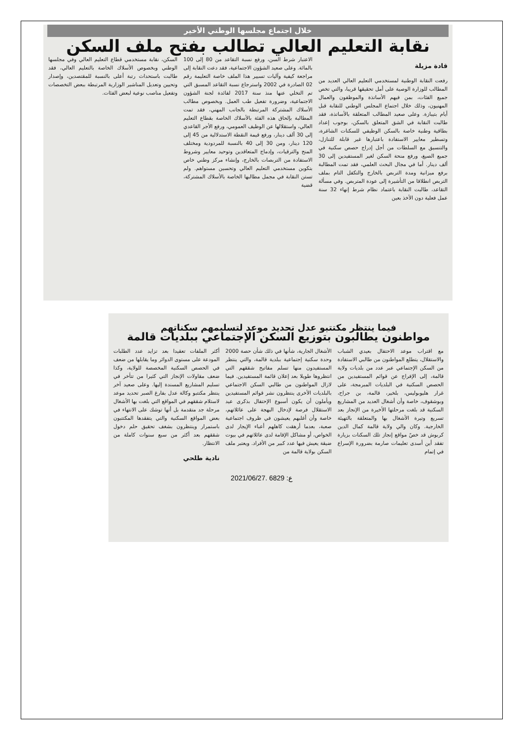خلال اجتماع مجلسها الوطني الأخير
نقابة التعليم العالي تطالب بفتح ملف السكن
قادة مزيلة
رفعت النقابة الوطنية لمستخدمي التعليم العالي العديد من المطالب للوزارة الوصية على أمل تحقيقها قريبا، والتي تخص جميع الفئات، بمن فيهم الأساتذة والموظفون والعمال المهنيون، وذلك خلال اجتماع المجلس الوطني للنقابة قبل أيام بتيبازة. وعلى صعيد المطالب المتعلقة بالأساتذة، فقد طالبت النقابة في الشق المتعلق بالسكن، بوجوب إعداد بطاقية وطنية خاصة بالسكن الوظيفي للسكنات الشاغرة، وتسطير معايير الاستفادة باعتبارها غير قابلة للتنازل، والتنسيق مع السلطات من أجل إدراج حصص سكنية في جميع الصيغ، ورفع منحة السكن لغير المستفيدين إلى 30 ألف دينار. أما في مجال البحث العلمي، فقد تمت المطالبة برفع ميزانية ومدة التربص بالخارج والتكفل التام بملف التربص انطلاقا من التأشيرة إلى عودة المتربص. وفي مسألة التقاعد، طالبت النقابة باعتماد نظام شرط إنهاء 32 سنة عمل فعلية دون الأخذ بعين
الاعتبار شرط السن، ورفع نسبة التقاعد من 80 إلى 100 بالمائة. وعلى صعيد الشؤون الاجتماعية، فقد دعت النقابة إلى مراجعة كيفية وآليات تسيير هذا الملف خاصة التعليمة رقم 02 الصادرة في 2002 واسترجاع نسبة التقاعد المسبق التي تم التخلي عنها منذ سنة 2017 لفائدة لجنة الشؤون الاجتماعية، وضرورة تفعيل طب العمل. وبخصوص مطالب الأسلاك المشتركة المرتبطة بالجانب المهني، فقد تمت المطالبة بإلحاق هذه الفئة بالأسلاك الخاصة بقطاع التعليم العالي، واستقلالها عن الوظيف العمومي، ورفع الأجر القاعدي إلى 30 ألف دينار، ورفع قيمة النقطة الاستدلالية من 45 إلى 120 دينار، ومن 30 إلى 40 بالنسبة للمردودية ومختلف المنح والترقيات، وإدماج المتعاقدين وتوحيد معايير وشروط الاستفادة من التربصات بالخارج، وإنشاء مركز وطني خاص بتكوين مستخدمي التعليم العالي وتحسين مستواهم. ولم تستن النقابة في مجمل مطالبها الخاصة بالأسلاك المشتركة، قضية
السكن، نقابة مستخدمي قطاع التعليم العالي وفي مجلسها الوطني وبخصوص الأسلاك الخاصة بالتعليم العالي، فقد طالبت باستحداث رتبة أعلى بالنسبة للمقتصدين، وإصدار وتحيين وتعديل المناشير الوزارية المرتبطة ببعض التخصصات وتفعيل مناصب نوعية لبعض الفئات.
فيما ينتظر مكتتبو عدل تحديد موعد لتسليمهم سكناتهم
مواطنون يطالبون بتوزيع السكن الإجتماعي ببلديات قالمة
مع اقتراب موعد الاحتفال بعيدي الشباب والاستقلال، يتطلع المواطنون من طالبي الاستفادة من السكن الإجتماعي عبر عدد من بلديات ولاية قالمة، إلى الإفراج عن قوائم المستفيدين من الحصص السكنية في البلديات المبرمجة، على غرار هليوبوليس، بلخير، قالمة، بن جراح، وبوشقوف، خاصة وأن أشغال العديد من المشاريع السكنية قد بلغت مرحلتها الأخيرة من الإنجاز بعد تسريع وتيرة الأشغال بها والمتعلقة بالتهيئة الخارجية. وكان والي ولاية قالمة كمال الدين كربوش قد خصّ مواقع إنجاز تلك السكنات بزيارة تفقد أين أسدى تعليمات صارمة بضرورة الإسراع في إتمام
الأشغال الجارية، شأنها في ذلك شأن حصة 2000 وحدة سكنية إجتماعية ببلدية قالمة، والتي ينتظر المستفيدون منها تسلم مفاتيح شققهم التي انتظروها طويلا بعد إعلان قائمة المستفيدين. فيما لازال المواطنون من طالبي السكن الاجتماعي بالبلديات الأخرى ينتظرون نشر قوائم المستفيدين ويأملون أن يكون أسبوع الإحتفال بذكرى عيد الاستقلال فرصة لإدخال البهجة على عائلاتهم، خاصة وأن أغلبهم يعيشون في ظروف اجتماعية صعبة، بعدما أرهقت كاهلهم أعباء الإيجار لدى الخواص، أو مشاكل الإقامة لدى عائلاتهم في بيوت ضيقة يعيش فيها عدد كبير من الأفراد. ويعتبر ملف السكن بولاية قالمة من
أكثر الملفات تعقيدا بعد تزايد عدد الطلبات المودعة على مستوى الدوائر وما يقابلها من ضعف في الحصص السكنية المخصصة للولاية، وكذا ضعف مقاولات الإنجاز التي كثيرا من تتأخر في تسليم المشاريع المسندة إليها. وعلى صعيد آخر ينتظر مكتتبو وكالة عدل بفارغ الصبر تحديد موعد لاستلام شققهم في المواقع التي بلغت بها الأشغال مرحلة جد متقدمة بل أنها توشك على الانتهاء في بعض المواقع السكنية والتي يتفقدها المكتتبون باستمرار وينتظرون بشغف تحقيق حلم دخول شققهم بعد أكثر من سبع سنوات كاملة من الانتظار.
نادية طلحي
2021/06/27. ع: 6829